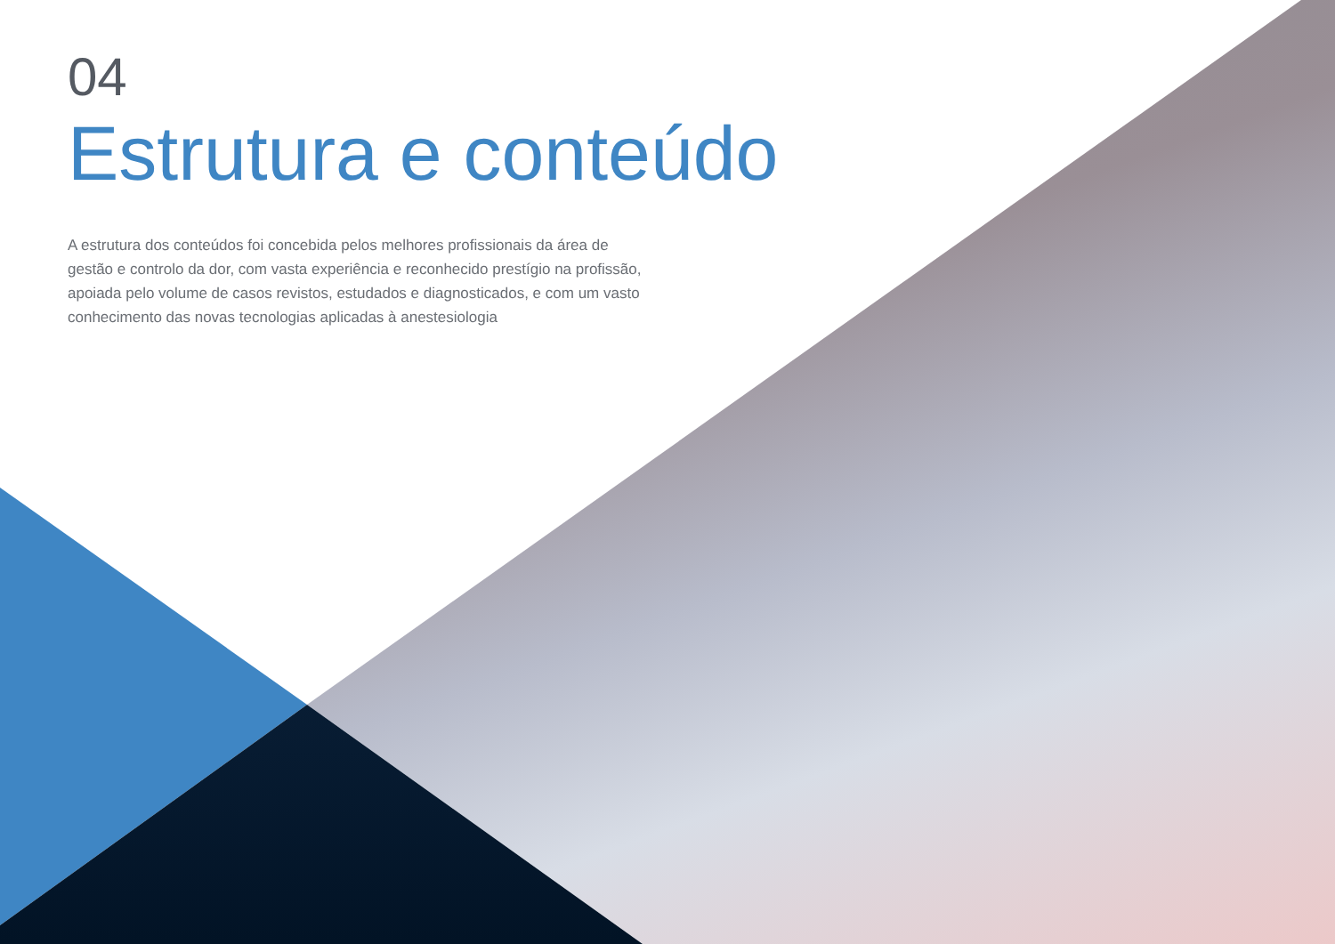04
Estrutura e conteúdo
A estrutura dos conteúdos foi concebida pelos melhores profissionais da área de gestão e controlo da dor, com vasta experiência e reconhecido prestígio na profissão, apoiada pelo volume de casos revistos, estudados e diagnosticados, e com um vasto conhecimento das novas tecnologias aplicadas à anestesiologia